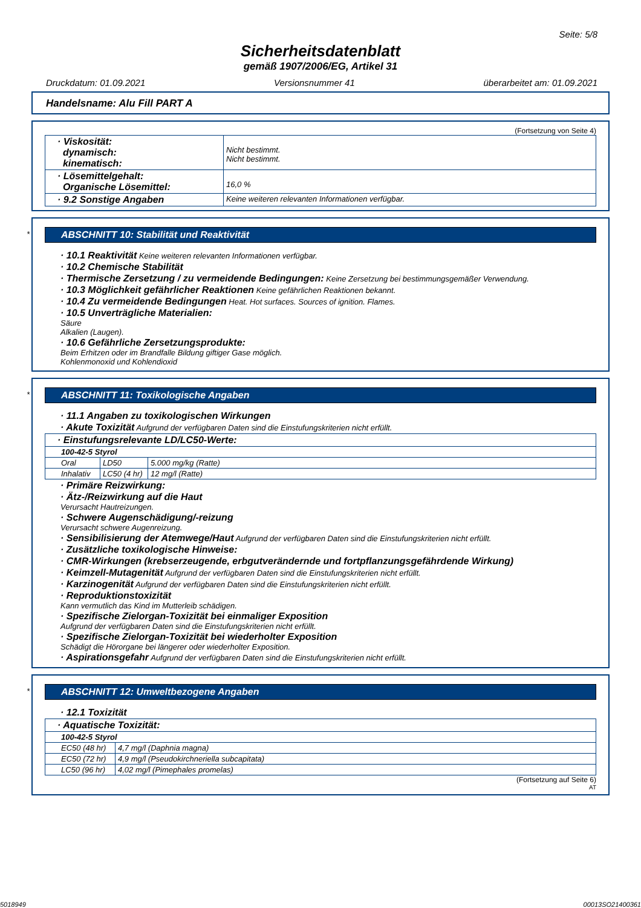Seite: 5/8
Sicherheitsdatenblatt
gemäß 1907/2006/EG, Artikel 31
Druckdatum: 01.09.2021 Versionsnummer 41 überarbeitet am: 01.09.2021
Handelsname: Alu Fill PART A
(Fortsetzung von Seite 4)
| · Viskosität: dynamisch: kinematisch: | Nicht bestimmt. Nicht bestimmt. |
| · Lösemittelgehalt: Organische Lösemittel: | 16,0 % |
| · 9.2 Sonstige Angaben | Keine weiteren relevanten Informationen verfügbar. |
*
ABSCHNITT 10: Stabilität und Reaktivität
· 10.1 Reaktivität Keine weiteren relevanten Informationen verfügbar.
· 10.2 Chemische Stabilität
· Thermische Zersetzung / zu vermeidende Bedingungen: Keine Zersetzung bei bestimmungsgemäßer Verwendung.
· 10.3 Möglichkeit gefährlicher Reaktionen Keine gefährlichen Reaktionen bekannt.
· 10.4 Zu vermeidende Bedingungen Heat. Hot surfaces. Sources of ignition. Flames.
· 10.5 Unverträgliche Materialien:
Säure
Alkalien (Laugen).
· 10.6 Gefährliche Zersetzungsprodukte:
Beim Erhitzen oder im Brandfalle Bildung giftiger Gase möglich.
Kohlenmonoxid und Kohlendioxid
*
ABSCHNITT 11: Toxikologische Angaben
· 11.1 Angaben zu toxikologischen Wirkungen
· Akute Toxizität Aufgrund der verfügbaren Daten sind die Einstufungskriterien nicht erfüllt.
| · Einstufungsrelevante LD/LC50-Werte: | | |
| 100-42-5 Styrol | | |
| Oral | LD50 | 5.000 mg/kg (Ratte) |
| Inhalativ | LC50 (4 hr) | 12 mg/l (Ratte) |
· Primäre Reizwirkung:
· Ätz-/Reizwirkung auf die Haut
Verursacht Hautreizungen.
· Schwere Augenschädigung/-reizung
Verursacht schwere Augenreizung.
· Sensibilisierung der Atemwege/Haut Aufgrund der verfügbaren Daten sind die Einstufungskriterien nicht erfüllt.
· Zusätzliche toxikologische Hinweise:
· CMR-Wirkungen (krebserzeugende, erbgutverändernde und fortpflanzungsgefährdende Wirkung)
· Keimzell-Mutagenität Aufgrund der verfügbaren Daten sind die Einstufungskriterien nicht erfüllt.
· Karzinogenität Aufgrund der verfügbaren Daten sind die Einstufungskriterien nicht erfüllt.
· Reproduktionstoxizität
Kann vermutlich das Kind im Mutterleib schädigen.
· Spezifische Zielorgan-Toxizität bei einmaliger Exposition
Aufgrund der verfügbaren Daten sind die Einstufungskriterien nicht erfüllt.
· Spezifische Zielorgan-Toxizität bei wiederholter Exposition
Schädigt die Hörorgane bei längerer oder wiederholter Exposition.
· Aspirationsgefahr Aufgrund der verfügbaren Daten sind die Einstufungskriterien nicht erfüllt.
*
ABSCHNITT 12: Umweltbezogene Angaben
· 12.1 Toxizität
| · Aquatische Toxizität: | |
| 100-42-5 Styrol | |
| EC50 (48 hr) | 4,7 mg/l (Daphnia magna) |
| EC50 (72 hr) | 4,9 mg/l (Pseudokirchneriella subcapitata) |
| LC50 (96 hr) | 4,02 mg/l (Pimephales promelas) |
(Fortsetzung auf Seite 6)
AT
5018949 00013SO21400361